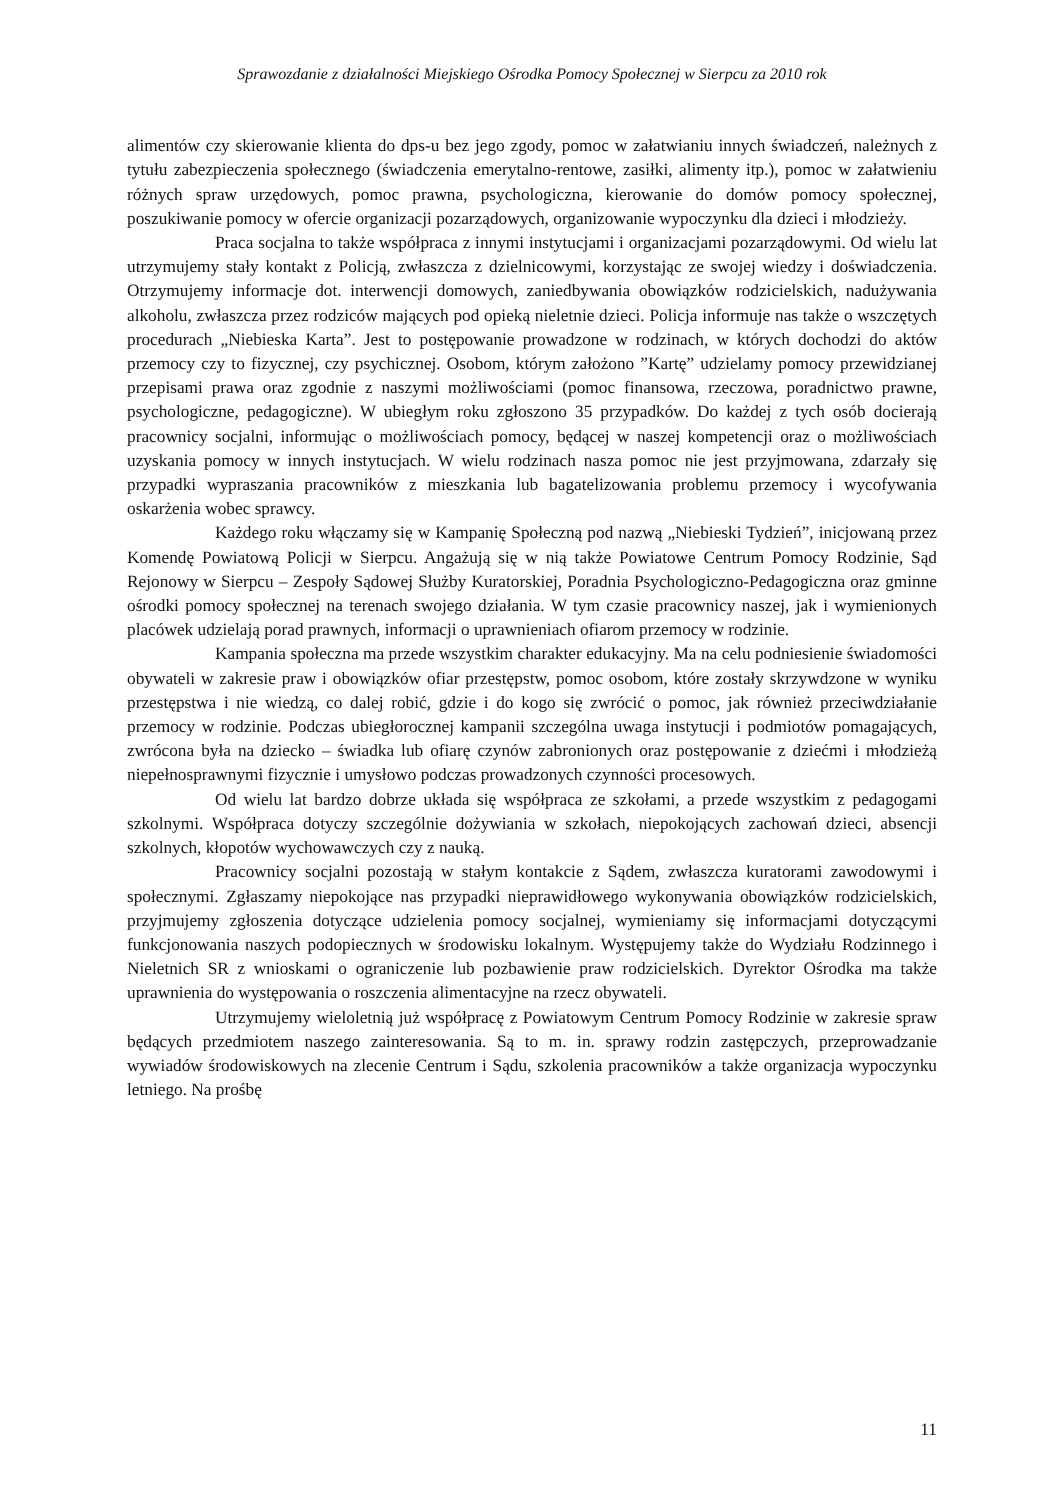Sprawozdanie z działalności Miejskiego Ośrodka Pomocy Społecznej w Sierpcu za 2010 rok
alimentów czy skierowanie klienta do dps-u bez jego zgody, pomoc w załatwianiu innych świadczeń, należnych z tytułu zabezpieczenia społecznego (świadczenia emerytalno-rentowe, zasiłki, alimenty itp.), pomoc w załatwieniu różnych spraw urzędowych, pomoc prawna, psychologiczna, kierowanie do domów pomocy społecznej, poszukiwanie pomocy w ofercie organizacji pozarządowych, organizowanie wypoczynku dla dzieci i młodzieży.
Praca socjalna to także współpraca z innymi instytucjami i organizacjami pozarządowymi. Od wielu lat utrzymujemy stały kontakt z Policją, zwłaszcza z dzielnicowymi, korzystając ze swojej wiedzy i doświadczenia. Otrzymujemy informacje dot. interwencji domowych, zaniedbywania obowiązków rodzicielskich, nadużywania alkoholu, zwłaszcza przez rodziców mających pod opieką nieletnie dzieci. Policja informuje nas także o wszczętych procedurach „Niebieska Karta”. Jest to postępowanie prowadzone w rodzinach, w których dochodzi do aktów przemocy czy to fizycznej, czy psychicznej. Osobom, którym założono ”Kartę” udzielamy pomocy przewidzianej przepisami prawa oraz zgodnie z naszymi możliwościami (pomoc finansowa, rzeczowa, poradnictwo prawne, psychologiczne, pedagogiczne). W ubiegłym roku zgłoszono 35 przypadków. Do każdej z tych osób docierają pracownicy socjalni, informując o możliwościach pomocy, będącej w naszej kompetencji oraz o możliwościach uzyskania pomocy w innych instytucjach. W wielu rodzinach nasza pomoc nie jest przyjmowana, zdarzały się przypadki wypraszania pracowników z mieszkania lub bagatelizowania problemu przemocy i wycofywania oskarżenia wobec sprawcy.
Każdego roku włączamy się w Kampanię Społeczną pod nazwą „Niebieski Tydzień”, inicjowaną przez Komendę Powiatową Policji w Sierpcu. Angażują się w nią także Powiatowe Centrum Pomocy Rodzinie, Sąd Rejonowy w Sierpcu – Zespoły Sądowej Służby Kuratorskiej, Poradnia Psychologiczno-Pedagogiczna oraz gminne ośrodki pomocy społecznej na terenach swojego działania. W tym czasie pracownicy naszej, jak i wymienionych placówek udzielają porad prawnych, informacji o uprawnieniach ofiarom przemocy w rodzinie.
Kampania społeczna ma przede wszystkim charakter edukacyjny. Ma na celu podniesienie świadomości obywateli w zakresie praw i obowiązków ofiar przestępstw, pomoc osobom, które zostały skrzywdzone w wyniku przestępstwa i nie wiedzą, co dalej robić, gdzie i do kogo się zwrócić o pomoc, jak również przeciwdziałanie przemocy w rodzinie. Podczas ubiegłorocznej kampanii szczególna uwaga instytucji i podmiotów pomagających, zwrócona była na dziecko – świadka lub ofiarę czynów zabronionych oraz postępowanie z dziećmi i młodzieżą niepełnosprawnymi fizycznie i umysłowo podczas prowadzonych czynności procesowych.
Od wielu lat bardzo dobrze układa się współpraca ze szkołami, a przede wszystkim z pedagogami szkolnymi. Współpraca dotyczy szczególnie dożywiania w szkołach, niepokojących zachowań dzieci, absencji szkolnych, kłopotów wychowawczych czy z nauką.
Pracownicy socjalni pozostają w stałym kontakcie z Sądem, zwłaszcza kuratorami zawodowymi i społecznymi. Zgłaszamy niepokojące nas przypadki nieprawidłowego wykonywania obowiązków rodzicielskich, przyjmujemy zgłoszenia dotyczące udzielenia pomocy socjalnej, wymieniamy się informacjami dotyczącymi funkcjonowania naszych podopiecznych w środowisku lokalnym. Występujemy także do Wydziału Rodzinnego i Nieletnich SR z wnioskami o ograniczenie lub pozbawienie praw rodzicielskich. Dyrektor Ośrodka ma także uprawnienia do występowania o roszczenia alimentacyjne na rzecz obywateli.
Utrzymujemy wieloletnią już współpracę z Powiatowym Centrum Pomocy Rodzinie w zakresie spraw będących przedmiotem naszego zainteresowania. Są to m. in. sprawy rodzin zastępczych, przeprowadzanie wywiadów środowiskowych na zlecenie Centrum i Sądu, szkolenia pracowników a także organizacja wypoczynku letniego. Na prośbę
11